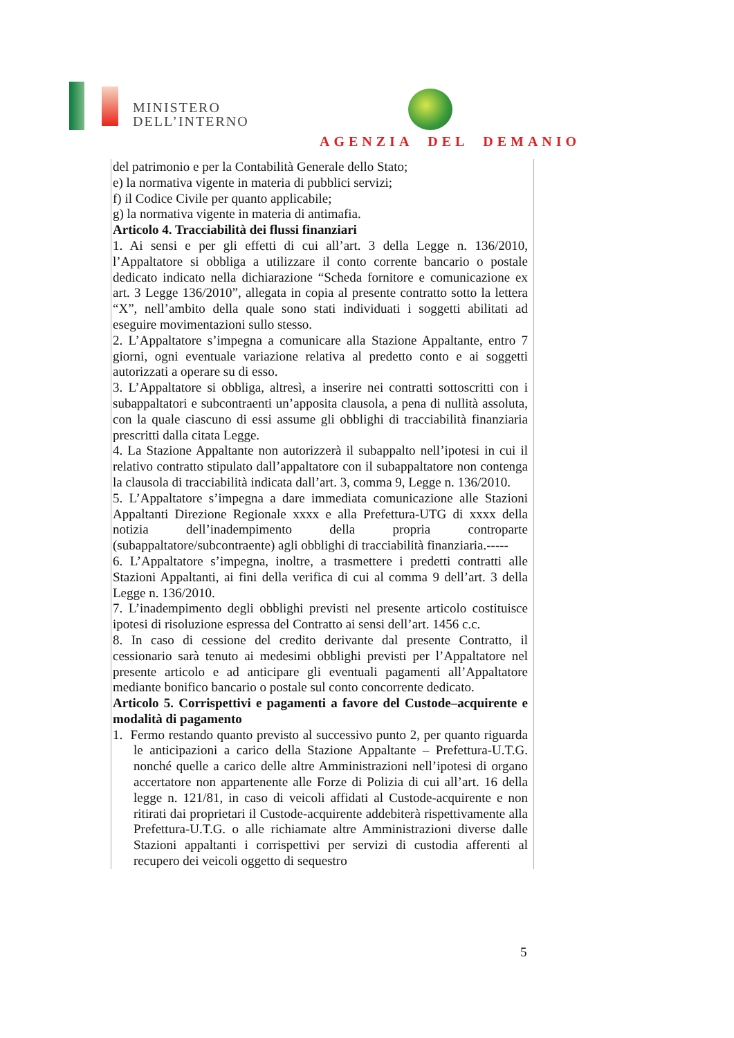MINISTERO
DELL’INTERNO
AGENZIA DEL DEMANIO
del patrimonio e per la Contabilità Generale dello Stato;
e) la normativa vigente in materia di pubblici servizi;
f) il Codice Civile per quanto applicabile;
g) la normativa vigente in materia di antimafia.
Articolo 4. Tracciabilità dei flussi finanziari
1. Ai sensi e per gli effetti di cui all’art. 3 della Legge n. 136/2010, l’Appaltatore si obbliga a utilizzare il conto corrente bancario o postale dedicato indicato nella dichiarazione “Scheda fornitore e comunicazione ex art. 3 Legge 136/2010”, allegata in copia al presente contratto sotto la lettera “X”, nell’ambito della quale sono stati individuati i soggetti abilitati ad eseguire movimentazioni sullo stesso.
2. L’Appaltatore s’impegna a comunicare alla Stazione Appaltante, entro 7 giorni, ogni eventuale variazione relativa al predetto conto e ai soggetti autorizzati a operare su di esso.
3. L’Appaltatore si obbliga, altresì, a inserire nei contratti sottoscritti con i subappaltatori e subcontraenti un’apposita clausola, a pena di nullità assoluta, con la quale ciascuno di essi assume gli obblighi di tracciabilità finanziaria prescritti dalla citata Legge.
4. La Stazione Appaltante non autorizzerà il subappalto nell’ipotesi in cui il relativo contratto stipulato dall’appaltatore con il subappaltatore non contenga la clausola di tracciabilità indicata dall’art. 3, comma 9, Legge n. 136/2010.
5. L’Appaltatore s’impegna a dare immediata comunicazione alle Stazioni Appaltanti Direzione Regionale xxxx e alla Prefettura-UTG di xxxx della notizia dell’inadempimento della propria controparte (subappaltatore/subcontraente) agli obblighi di tracciabilità finanziaria.-----
6. L’Appaltatore s’impegna, inoltre, a trasmettere i predetti contratti alle Stazioni Appaltanti, ai fini della verifica di cui al comma 9 dell’art. 3 della Legge n. 136/2010.
7. L’inadempimento degli obblighi previsti nel presente articolo costituisce ipotesi di risoluzione espressa del Contratto ai sensi dell’art. 1456 c.c.
8. In caso di cessione del credito derivante dal presente Contratto, il cessionario sarà tenuto ai medesimi obblighi previsti per l’Appaltatore nel presente articolo e ad anticipare gli eventuali pagamenti all’Appaltatore mediante bonifico bancario o postale sul conto concorrente dedicato.
Articolo 5. Corrispettivi e pagamenti a favore del Custode–acquirente e modalità di pagamento
1. Fermo restando quanto previsto al successivo punto 2, per quanto riguarda le anticipazioni a carico della Stazione Appaltante – Prefettura-U.T.G. nonché quelle a carico delle altre Amministrazioni nell’ipotesi di organo accertatore non appartenente alle Forze di Polizia di cui all’art. 16 della legge n. 121/81, in caso di veicoli affidati al Custode-acquirente e non ritirati dai proprietari il Custode-acquirente addebiterà rispettivamente alla Prefettura-U.T.G. o alle richiamate altre Amministrazioni diverse dalle Stazioni appaltanti i corrispettivi per servizi di custodia afferenti al recupero dei veicoli oggetto di sequestro
5